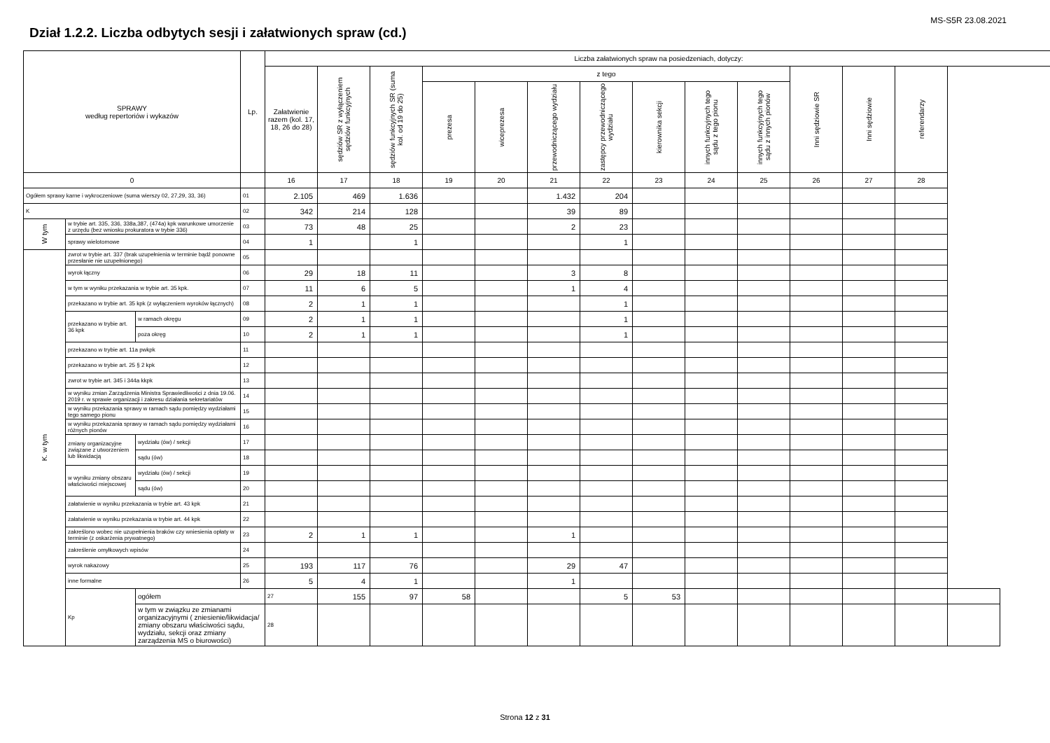MS-S5R 23.08.2021
Dział 1.2.2. Liczba odbytych sesji i załatwionych spraw (cd.)
| SPRAWY według repertoriów i wykazów | | | Lp. | Liczba załatwionych spraw na posiedzeniach, dotyczy: | | | | | | | | | | | | | |
| --- | --- | --- | --- | --- | --- | --- | --- | --- | --- | --- | --- | --- | --- | --- | --- | --- | --- |
| | | | | Załatwienie razem (kol. 17, 18, 26 do 28) | sędziów SR z wyłączeniem sędziów funkcyjnych | sędziów funkcyjnych SR (suma kol. od 19 do 25) | z tego | | | | | | | Inni sędziowie SR | Inni sędziowie | referendarzy | |
| | | | | | | | prezesa | wiceprezesa | przewodniczącego wydziału | zastępcy przewodniczącego wydziału | kierownika sekcji | innych funkcyjnych tego sądu z tego pionu | innych funkcyjnych tego sądu z innych pionów | | | | |
| 0 | | | | 16 | 17 | 18 | 19 | 20 | 21 | 22 | 23 | 24 | 25 | 26 | 27 | 28 | |
| Ogółem sprawy karne i wykroczeniowe (suma wierszy 02, 27,29, 33, 36) | | | 01 | 2.105 | 469 | 1.636 | | | 1.432 | 204 | | | | | | | |
| K | | | 02 | 342 | 214 | 128 | | | 39 | 89 | | | | | | | |
| W tym | w trybie art. 335, 336, 338a,387, (474a) kpk warunkowe umorzenie z urzędu (bez wniosku prokuratora w trybie 336) | | 03 | 73 | 48 | 25 | | | 2 | 23 | | | | | | | |
| | sprawy wielotomowe | | 04 | 1 | | 1 | | | | 1 | | | | | | | |
| K. w tym | zwrot w trybie art. 337 (brak uzupełnienia w terminie bądź ponowne przesłanie nie uzupełnionego) | | 05 | | | | | | | | | | | | | | |
| | wyrok łączny | | 06 | 29 | 18 | 11 | | | 3 | 8 | | | | | | | |
| | w tym w wyniku przekazania w trybie art. 35 kpk. | | 07 | 11 | 6 | 5 | | | 1 | 4 | | | | | | | |
| | przekazano w trybie art. 35 kpk (z wyłączeniem wyroków łącznych) | | 08 | 2 | 1 | 1 | | | | 1 | | | | | | | |
| | przekazano w trybie art. 36 kpk | w ramach okręgu | 09 | 2 | 1 | 1 | | | | 1 | | | | | | | |
| | | poza okręg | 10 | 2 | 1 | 1 | | | | 1 | | | | | | | |
| | przekazano w trybie art. 11a pwkpk | | 11 | | | | | | | | | | | | | | |
| | przekazano w trybie art. 25 § 2 kpk | | 12 | | | | | | | | | | | | | | |
| | zwrot w trybie art. 345 i 344a kkpk | | 13 | | | | | | | | | | | | | | |
| | w wyniku zmian Zarządzenia Ministra Sprawiedliwości z dnia 19.06. 2019 r. w sprawie organizacji i zakresu działania sekretariatów | | 14 | | | | | | | | | | | | | | |
| | w wyniku przekazania sprawy w ramach sądu pomiędzy wydziałami tego samego pionu | | 15 | | | | | | | | | | | | | | |
| | w wyniku przekazania sprawy w ramach sądu pomiędzy wydziałami różnych pionów | | 16 | | | | | | | | | | | | | | |
| | zmiany organizacyjne związane z utworzeniem lub likwidacją | wydziału (ów) / sekcji | 17 | | | | | | | | | | | | | | |
| | | sądu (ów) | 18 | | | | | | | | | | | | | | |
| | w wyniku zmiany obszaru właściwości miejscowej | wydziału (ów) / sekcji | 19 | | | | | | | | | | | | | | |
| | | sądu (ów) | 20 | | | | | | | | | | | | | | |
| | załatwienie w wyniku przekazania w trybie art. 43 kpk | | 21 | | | | | | | | | | | | | | |
| | załatwienie w wyniku przekazania w trybie art. 44 kpk | | 22 | | | | | | | | | | | | | | |
| | zakreślono wobec nie uzupełnienia braków czy wniesienia opłaty w terminie (z oskarżenia prywatnego) | | 23 | 2 | 1 | 1 | | | 1 | | | | | | | | |
| | zakreślenie omyłkowych wpisów | | 24 | | | | | | | | | | | | | | |
| | wyrok nakazowy | | 25 | 193 | 117 | 76 | | | 29 | 47 | | | | | | | |
| | inne formalne | | 26 | 5 | 4 | 1 | | | 1 | | | | | | | | |
| | Kp | ogółem | | 27 | 155 | 97 | 58 | | | 5 | 53 | | | | | | |
| | | w tym w związku ze zmianami organizacyjnymi ( zniesienie/likwidacja/ zmiany obszaru właściwości sądu, wydziału, sekcji oraz zmiany zarządzenia MS o biurowości) | | 28 | | | | | | | | | | | | | |
Strona 12 z 31